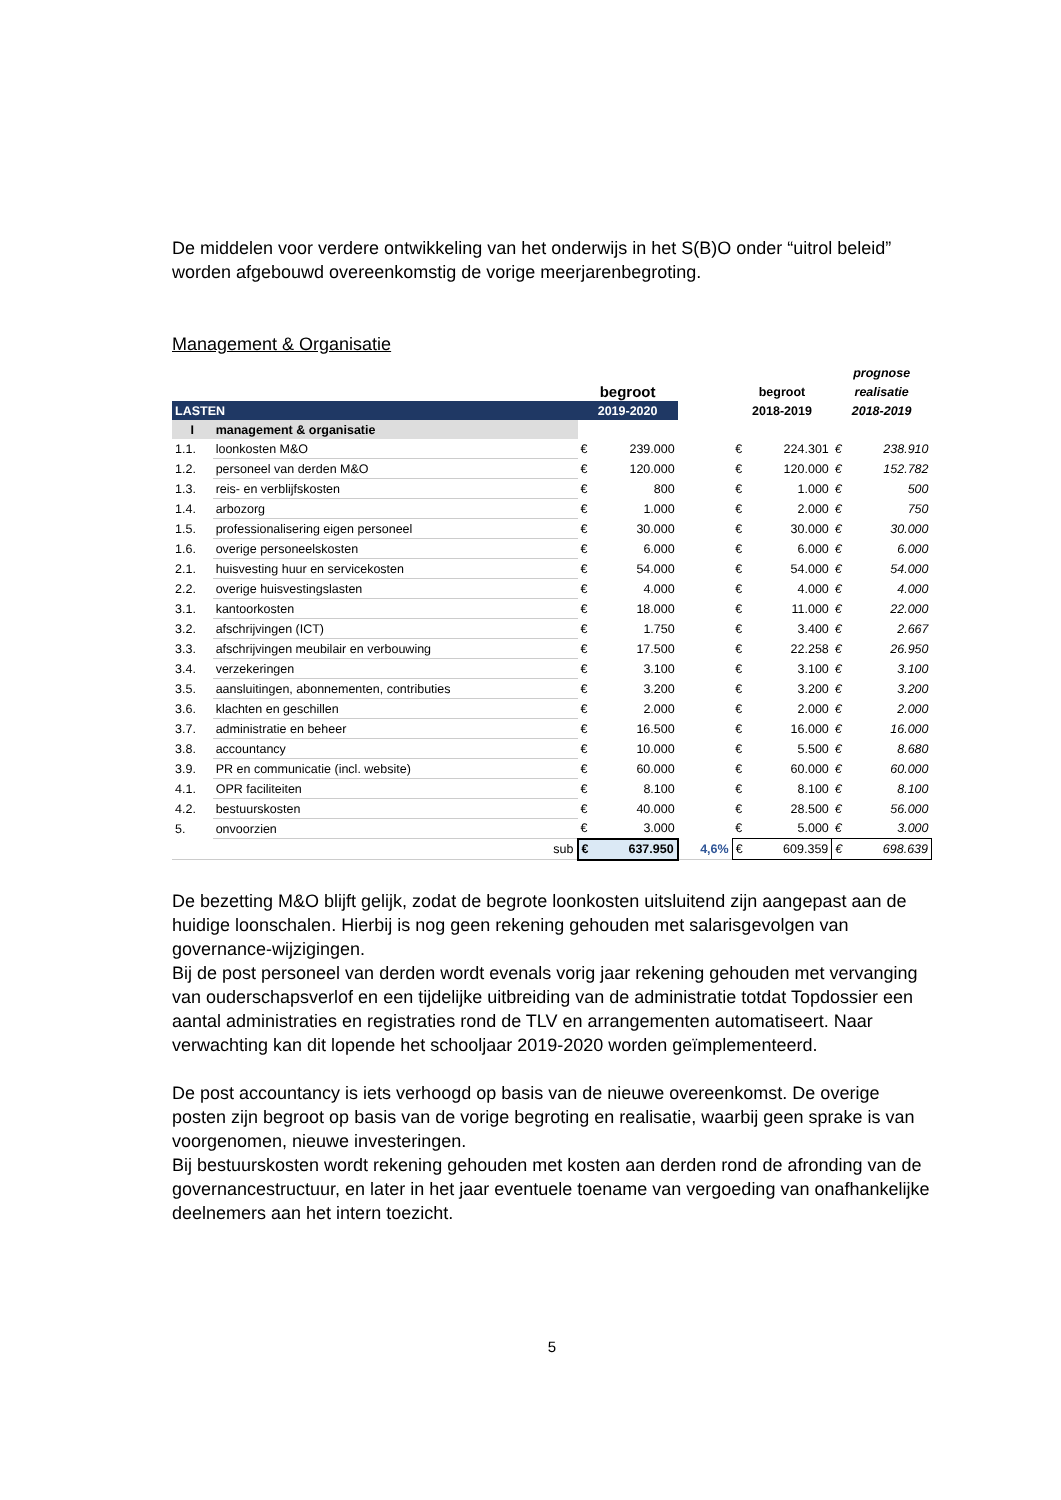De middelen voor verdere ontwikkeling van het onderwijs in het S(B)O onder “uitrol beleid” worden afgebouwd overeenkomstig de vorige meerjarenbegroting.
Management & Organisatie
| | | | | | | | | prognose | |
| --- | --- | --- | --- | --- | --- | --- | --- | --- | --- |
| | | | begroot | | | begroot | | realisatie | |
| LASTEN | | | 2019-2020 | | | 2018-2019 | | 2018-2019 | |
| I | management & organisatie | | | | | | | | |
| 1.1. | loonkosten M&O | | € | 239.000 | | € | 224.301 | € | 238.910 |
| 1.2. | personeel van derden M&O | | € | 120.000 | | € | 120.000 | € | 152.782 |
| 1.3. | reis- en verblijfskosten | | € | 800 | | € | 1.000 | € | 500 |
| 1.4. | arbozorg | | € | 1.000 | | € | 2.000 | € | 750 |
| 1.5. | professionalisering eigen personeel | | € | 30.000 | | € | 30.000 | € | 30.000 |
| 1.6. | overige personeelskosten | | € | 6.000 | | € | 6.000 | € | 6.000 |
| 2.1. | huisvesting huur en servicekosten | | € | 54.000 | | € | 54.000 | € | 54.000 |
| 2.2. | overige huisvestingslasten | | € | 4.000 | | € | 4.000 | € | 4.000 |
| 3.1. | kantoorkosten | | € | 18.000 | | € | 11.000 | € | 22.000 |
| 3.2. | afschrijvingen (ICT) | | € | 1.750 | | € | 3.400 | € | 2.667 |
| 3.3. | afschrijvingen meubilair en verbouwing | | € | 17.500 | | € | 22.258 | € | 26.950 |
| 3.4. | verzekeringen | | € | 3.100 | | € | 3.100 | € | 3.100 |
| 3.5. | aansluitingen, abonnementen, contributies | | € | 3.200 | | € | 3.200 | € | 3.200 |
| 3.6. | klachten en geschillen | | € | 2.000 | | € | 2.000 | € | 2.000 |
| 3.7. | administratie en beheer | | € | 16.500 | | € | 16.000 | € | 16.000 |
| 3.8. | accountancy | | € | 10.000 | | € | 5.500 | € | 8.680 |
| 3.9. | PR en communicatie (incl. website) | | € | 60.000 | | € | 60.000 | € | 60.000 |
| 4.1. | OPR faciliteiten | | € | 8.100 | | € | 8.100 | € | 8.100 |
| 4.2. | bestuurskosten | | € | 40.000 | | € | 28.500 | € | 56.000 |
| 5. | onvoorzien | | € | 3.000 | | € | 5.000 | € | 3.000 |
| | | sub | € | 637.950 | 4,6% | € | 609.359 | € | 698.639 |
De bezetting M&O blijft gelijk, zodat de begrote loonkosten uitsluitend zijn aangepast aan de huidige loonschalen. Hierbij is nog geen rekening gehouden met salarisgevolgen van governance-wijzigingen.
Bij de post personeel van derden wordt evenals vorig jaar rekening gehouden met vervanging van ouderschapsverlof en een tijdelijke uitbreiding van de administratie totdat Topdossier een aantal administraties en registraties rond de TLV en arrangementen automatiseert. Naar verwachting kan dit lopende het schooljaar 2019-2020 worden geïmplementeerd.
De post accountancy is iets verhoogd op basis van de nieuwe overeenkomst. De overige posten zijn begroot op basis van de vorige begroting en realisatie, waarbij geen sprake is van voorgenomen, nieuwe investeringen.
Bij bestuurskosten wordt rekening gehouden met kosten aan derden rond de afronding van de governancestructuur, en later in het jaar eventuele toename van vergoeding van onafhankelijke deelnemers aan het intern toezicht.
5